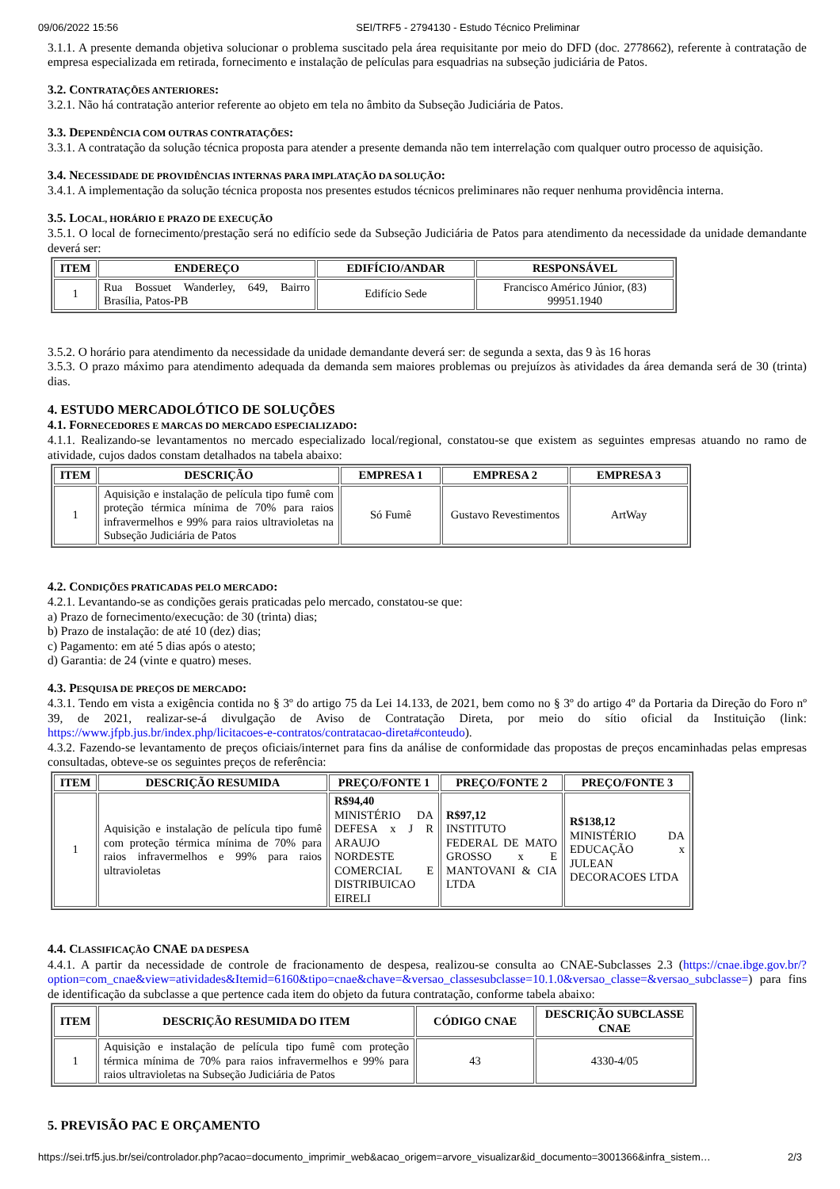09/06/2022 15:56 SEI/TRF5 - 2794130 - Estudo Técnico Preliminar
3.1.1. A presente demanda objetiva solucionar o problema suscitado pela área requisitante por meio do DFD (doc. 2778662), referente à contratação de empresa especializada em retirada, fornecimento e instalação de películas para esquadrias na subseção judiciária de Patos.
3.2. CONTRATAÇÕES ANTERIORES:
3.2.1. Não há contratação anterior referente ao objeto em tela no âmbito da Subseção Judiciária de Patos.
3.3. DEPENDÊNCIA COM OUTRAS CONTRATAÇÕES:
3.3.1. A contratação da solução técnica proposta para atender a presente demanda não tem interrelação com qualquer outro processo de aquisição.
3.4. NECESSIDADE DE PROVIDÊNCIAS INTERNAS PARA IMPLATAÇÃO DA SOLUÇÃO:
3.4.1. A implementação da solução técnica proposta nos presentes estudos técnicos preliminares não requer nenhuma providência interna.
3.5. LOCAL, HORÁRIO E PRAZO DE EXECUÇÃO
3.5.1. O local de fornecimento/prestação será no edifício sede da Subseção Judiciária de Patos para atendimento da necessidade da unidade demandante deverá ser:
| ITEM | ENDEREÇO | EDIFÍCIO/ANDAR | RESPONSÁVEL |
| --- | --- | --- | --- |
| 1 | Rua Bossuet Wanderley, 649, Bairro Brasília, Patos-PB | Edifício Sede | Francisco Américo Júnior, (83) 99951.1940 |
3.5.2. O horário para atendimento da necessidade da unidade demandante deverá ser: de segunda a sexta, das 9 às 16 horas
3.5.3. O prazo máximo para atendimento adequada da demanda sem maiores problemas ou prejuízos às atividades da área demanda será de 30 (trinta) dias.
4. ESTUDO MERCADOLÓTICO DE SOLUÇÕES
4.1. FORNECEDORES E MARCAS DO MERCADO ESPECIALIZADO:
4.1.1. Realizando-se levantamentos no mercado especializado local/regional, constatou-se que existem as seguintes empresas atuando no ramo de atividade, cujos dados constam detalhados na tabela abaixo:
| ITEM | DESCRIÇÃO | EMPRESA 1 | EMPRESA 2 | EMPRESA 3 |
| --- | --- | --- | --- | --- |
| 1 | Aquisição e instalação de película tipo fumê com proteção térmica mínima de 70% para raios infravermelhos e 99% para raios ultravioletas na Subseção Judiciária de Patos | Só Fumê | Gustavo Revestimentos | ArtWay |
4.2. CONDIÇÕES PRATICADAS PELO MERCADO:
4.2.1. Levantando-se as condições gerais praticadas pelo mercado, constatou-se que:
a) Prazo de fornecimento/execução: de 30 (trinta) dias;
b) Prazo de instalação: de até 10 (dez) dias;
c) Pagamento: em até 5 dias após o atesto;
d) Garantia: de 24 (vinte e quatro) meses.
4.3. PESQUISA DE PREÇOS DE MERCADO:
4.3.1. Tendo em vista a exigência contida no § 3º do artigo 75 da Lei 14.133, de 2021, bem como no § 3º do artigo 4º da Portaria da Direção do Foro nº 39, de 2021, realizar-se-á divulgação de Aviso de Contratação Direta, por meio do sítio oficial da Instituição (link: https://www.jfpb.jus.br/index.php/licitacoes-e-contratos/contratacao-direta#conteudo).
4.3.2. Fazendo-se levantamento de preços oficiais/internet para fins da análise de conformidade das propostas de preços encaminhadas pelas empresas consultadas, obteve-se os seguintes preços de referência:
| ITEM | DESCRIÇÃO RESUMIDA | PREÇO/FONTE 1 | PREÇO/FONTE 2 | PREÇO/FONTE 3 |
| --- | --- | --- | --- | --- |
| 1 | Aquisição e instalação de película tipo fumê com proteção térmica mínima de 70% para raios infravermelhos e 99% para raios ultravioletas | R$94,40 MINISTÉRIO DA DEFESA x J R ARAUJO NORDESTE COMERCIAL E DISTRIBUICAO EIRELI | R$97,12 INSTITUTO FEDERAL DE MATO GROSSO x E MANTOVANI & CIA LTDA | R$138,12 MINISTÉRIO DA EDUCAÇÃO x JULEAN DECORACOES LTDA |
4.4. CLASSIFICAÇÃO CNAE DA DESPESA
4.4.1. A partir da necessidade de controle de fracionamento de despesa, realizou-se consulta ao CNAE-Subclasses 2.3 (https://cnae.ibge.gov.br/?option=com_cnae&view=atividades&Itemid=6160&tipo=cnae&chave=&versao_classesubclasse=10.1.0&versao_classe=&versao_subclasse=) para fins de identificação da subclasse a que pertence cada item do objeto da futura contratação, conforme tabela abaixo:
| ITEM | DESCRIÇÃO RESUMIDA DO ITEM | CÓDIGO CNAE | DESCRIÇÃO SUBCLASSE CNAE |
| --- | --- | --- | --- |
| 1 | Aquisição e instalação de película tipo fumê com proteção térmica mínima de 70% para raios infravermelhos e 99% para raios ultravioletas na Subseção Judiciária de Patos | 43 | 4330-4/05 |
5. PREVISÃO PAC E ORÇAMENTO
https://sei.trf5.jus.br/sei/controlador.php?acao=documento_imprimir_web&acao_origem=arvore_visualizar&id_documento=3001366&infra_sistem… 2/3